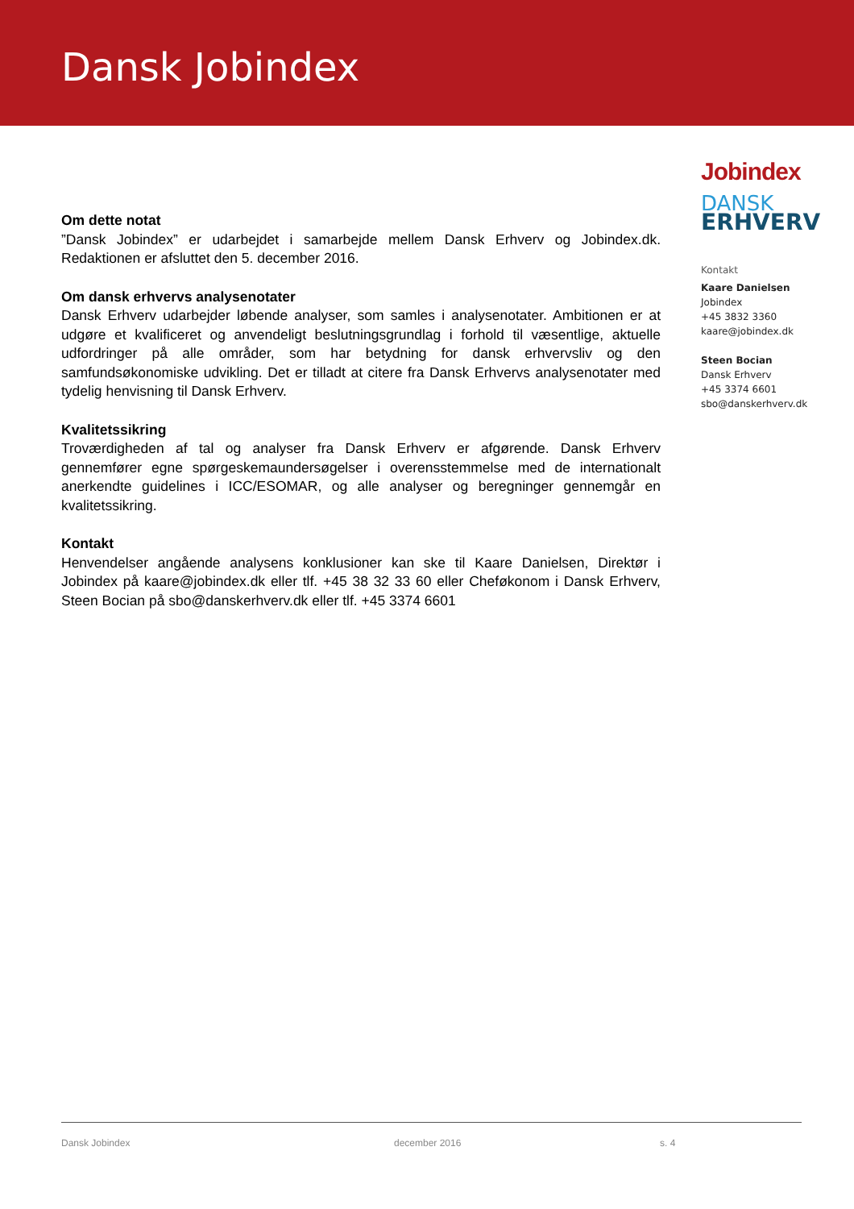Dansk Jobindex
Om dette notat
”Dansk Jobindex” er udarbejdet i samarbejde mellem Dansk Erhverv og Jobindex.dk. Redaktionen er afsluttet den 5. december 2016.
Om dansk erhvervs analysenotater
Dansk Erhverv udarbejder løbende analyser, som samles i analysenotater. Ambitionen er at udgøre et kvalificeret og anvendeligt beslutningsgrundlag i forhold til væsentlige, aktuelle udfordringer på alle områder, som har betydning for dansk erhvervsliv og den samfundsøkonomiske udvikling. Det er tilladt at citere fra Dansk Erhvervs analysenotater med tydelig henvisning til Dansk Erhverv.
Kvalitetssikring
Troværdigheden af tal og analyser fra Dansk Erhverv er afgørende. Dansk Erhverv gennemfører egne spørgeskemaundersøgelser i overensstemmelse med de internationalt anerkendte guidelines i ICC/ESOMAR, og alle analyser og beregninger gennemgår en kvalitetssikring.
Kontakt
Henvendelser angående analysens konklusioner kan ske til Kaare Danielsen, Direktør i Jobindex på kaare@jobindex.dk eller tlf. +45 38 32 33 60 eller Cheføkonom i Dansk Erhverv, Steen Bocian på sbo@danskerhverv.dk eller tlf. +45 3374 6601
Jobindex
DANSK
ERHVERV
Kontakt
Kaare Danielsen
Jobindex
+45 3832 3360
kaare@jobindex.dk
Steen Bocian
Dansk Erhverv
+45 3374 6601
sbo@danskerhverv.dk
Dansk Jobindex december 2016 s. 4